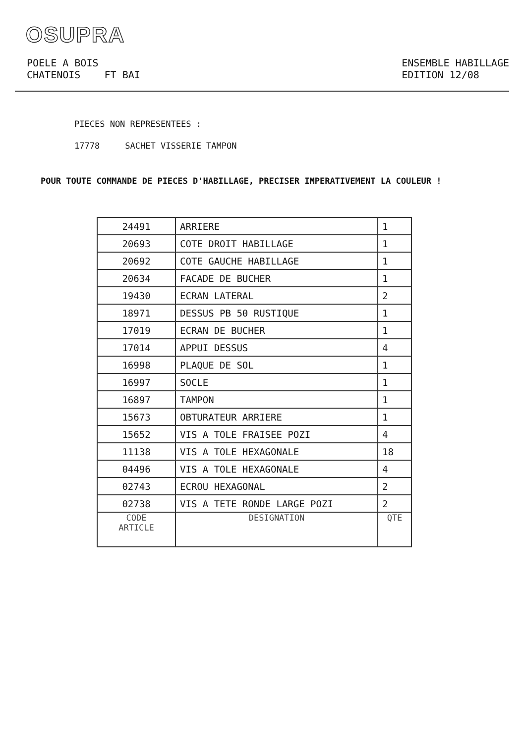OSUPRA
POELE A BOIS
CHATENOIS FT BAI
ENSEMBLE HABILLAGE
EDITION 12/08
PIECES NON REPRESENTEES :
17778 SACHET VISSERIE TAMPON
POUR TOUTE COMMANDE DE PIECES D'HABILLAGE, PRECISER IMPERATIVEMENT LA COULEUR !
| 24491 | ARRIERE | 1 |
| 20693 | COTE DROIT HABILLAGE | 1 |
| 20692 | COTE GAUCHE HABILLAGE | 1 |
| 20634 | FACADE DE BUCHER | 1 |
| 19430 | ECRAN LATERAL | 2 |
| 18971 | DESSUS PB 50 RUSTIQUE | 1 |
| 17019 | ECRAN DE BUCHER | 1 |
| 17014 | APPUI DESSUS | 4 |
| 16998 | PLAQUE DE SOL | 1 |
| 16997 | SOCLE | 1 |
| 16897 | TAMPON | 1 |
| 15673 | OBTURATEUR ARRIERE | 1 |
| 15652 | VIS A TOLE FRAISEE POZI | 4 |
| 11138 | VIS A TOLE HEXAGONALE | 18 |
| 04496 | VIS A TOLE HEXAGONALE | 4 |
| 02743 | ECROU HEXAGONAL | 2 |
| 02738 | VIS A TETE RONDE LARGE POZI | 2 |
| CODE ARTICLE | DESIGNATION | QTE |